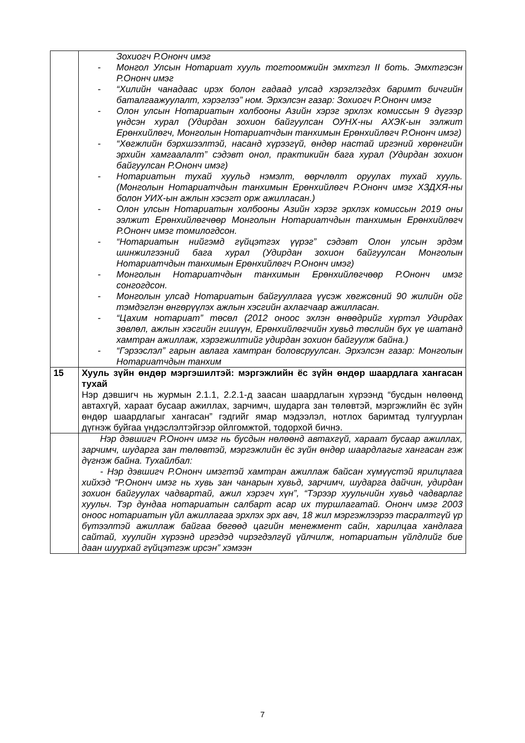| | Зохиогч Р.Ононч имэг - Монгол Улсын Нотариат хууль тогтоомжийн эмхтгэл II боть. Эмхтгэсэн Р.Ононч имэг - “Хилийн чанадаас ирэх болон гадаад улсад хэрэглэгдэх баримт бичгийн баталгаажуулалт, хэрэглээ” ном. Эрхэлсэн газар: Зохиогч Р.Ононч имэг - Олон улсын Нотариатын холбооны Азийн хэрэг эрхлэх комиссын 9 дүгээр үндсэн хурал (Удирдан зохион байгуулсан ОУНХ-ны АХЭК-ын ээлжит Ерөнхийлөгч, Монголын Нотариатчдын танхимын Ерөнхийлөгч Р.Ононч имэг) - “Хөгжлийн бэрхшээлтэй, насанд хүрээгүй, өндөр настай иргэний хөрөнгийн эрхийн хамгаалалт” сэдэвт онол, практикийн бага хурал (Удирдан зохион байгуулсан Р.Ононч имэг) - Нотариатын тухай хуульд нэмэлт, өөрчлөлт оруулах тухай хууль. (Монголын Нотариатчдын танхимын Ерөнхийлөгч Р.Ононч имэг ХЗДХЯ-ны болон УИХ-ын ажлын хэсэгт орж ажилласан.) - Олон улсын Нотариатын холбооны Азийн хэрэг эрхлэх комиссын 2019 оны ээлжит Ерөнхийлөгчөөр Монголын Нотариатчдын танхимын Ерөнхийлөгч Р.Ононч имэг томилогдсон. - “Нотариатын нийгэмд гүйцэтгэх үүрэг” сэдэвт Олон улсын эрдэм шинжилгээний бага хурал (Удирдан зохион байгуулсан Монголын Нотариатчдын танхимын Ерөнхийлөгч Р.Ононч имэг) - Монголын Нотариатчдын танхимын Ерөнхийлөгчөөр Р.Ононч имэг сонгогдсон. - Монголын улсад Нотариатын байгууллага үүсэж хөгжсөний 90 жилийн ойг тэмдэглэн өнгөрүүлэх ажлын хэсгийн ахлагчаар ажилласан. - “Цахим нотариат” төсөл (2012 оноос эхлэн өнөөдрийг хүртэл Удирдах зөвлөл, ажлын хэсгийн гишүүн, Ерөнхийлөгчийн хувьд төслийн бүх үе шатанд хамтран ажиллаж, хэрэгжилтийг удирдан зохион байгуулж байна.) - “Гэрээслэл” гарын авлага хамтран боловсруулсан. Эрхэлсэн газар: Монголын Нотариатчдын танхим |
| 15 | Хууль зүйн өндөр мэргэшилтэй: мэргэжлийн ёс зүйн өндөр шаардлага хангасан тухай Нэр дэвшигч нь журмын 2.1.1, 2.2.1-д заасан шаардлагын хүрээнд “бусдын нөлөөнд автахгүй, хараат бусаар ажиллах, зарчимч, шударга зан төлөвтэй, мэргэжлийн ёс зүйн өндөр шаардлагыг хангасан” гэдгийг ямар мэдээлэл, нотлох баримтад тулгуурлан дүгнэж буйгаа үндэслэлтэйгээр ойлгомжтой, тодорхой бичнэ. |
| | Нэр дэвшигч Р.Ононч имэг нь бусдын нөлөөнд автахгүй, хараат бусаар ажиллах, зарчимч, шударга зан төлөвтэй, мэргэжлийн ёс зүйн өндөр шаардлагыг хангасан гэж дүгнэж байна. Тухайлбал: - Нэр дэвшигч Р.Ононч имэгтэй хамтран ажиллаж байсан хүмүүстэй ярилцлага хийхэд “Р.Ононч имэг нь хувь зан чанарын хувьд, зарчимч, шударга дайчин, удирдан зохион байгуулах чадвартай, ажил хэрэгч хүн”, “Тэрээр хуульчийн хувьд чадварлаг хуульч. Тэр дундаа нотариатын салбарт асар их туршлагатай. Ононч имэг 2003 оноос нотариатын үйл ажиллагаа эрхлэх эрх авч, 18 жил мэргэжлээрээ тасралтгүй үр бүтээлтэй ажиллаж байгаа бөгөөд цагийн менежмент сайн, харилцаа хандлага сайтай, хуулийн хүрээнд иргэдэд чирэгдэлгүй үйлчилж, нотариатын үйлдлийг бие даан шуурхай гүйцэтгэж ирсэн” хэмээн |
7